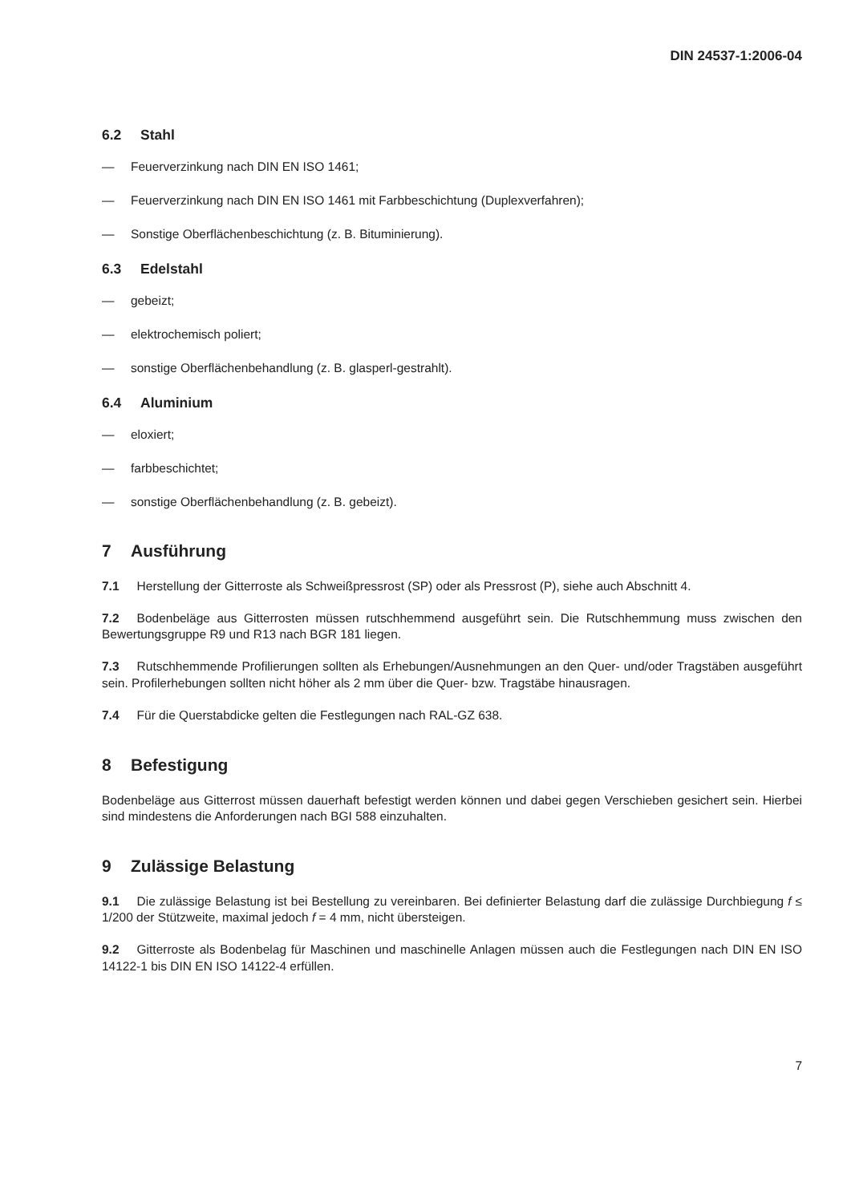DIN 24537-1:2006-04
6.2 Stahl
— Feuerverzinkung nach DIN EN ISO 1461;
— Feuerverzinkung nach DIN EN ISO 1461 mit Farbbeschichtung (Duplexverfahren);
— Sonstige Oberflächenbeschichtung (z. B. Bituminierung).
6.3 Edelstahl
— gebeizt;
— elektrochemisch poliert;
— sonstige Oberflächenbehandlung (z. B. glasperl-gestrahlt).
6.4 Aluminium
— eloxiert;
— farbbeschichtet;
— sonstige Oberflächenbehandlung (z. B. gebeizt).
7 Ausführung
7.1 Herstellung der Gitterroste als Schweißpressrost (SP) oder als Pressrost (P), siehe auch Abschnitt 4.
7.2 Bodenbeläge aus Gitterrosten müssen rutschhemmend ausgeführt sein. Die Rutschhemmung muss zwischen den Bewertungsgruppe R9 und R13 nach BGR 181 liegen.
7.3 Rutschhemmende Profilierungen sollten als Erhebungen/Ausnehmungen an den Quer- und/oder Tragstäben ausgeführt sein. Profilerhebungen sollten nicht höher als 2 mm über die Quer- bzw. Tragstäbe hinausragen.
7.4 Für die Querstabdicke gelten die Festlegungen nach RAL-GZ 638.
8 Befestigung
Bodenbeläge aus Gitterrost müssen dauerhaft befestigt werden können und dabei gegen Verschieben gesichert sein. Hierbei sind mindestens die Anforderungen nach BGI 588 einzuhalten.
9 Zulässige Belastung
9.1 Die zulässige Belastung ist bei Bestellung zu vereinbaren. Bei definierter Belastung darf die zulässige Durchbiegung f ≤ 1/200 der Stützweite, maximal jedoch f = 4 mm, nicht übersteigen.
9.2 Gitterroste als Bodenbelag für Maschinen und maschinelle Anlagen müssen auch die Festlegungen nach DIN EN ISO 14122-1 bis DIN EN ISO 14122-4 erfüllen.
7